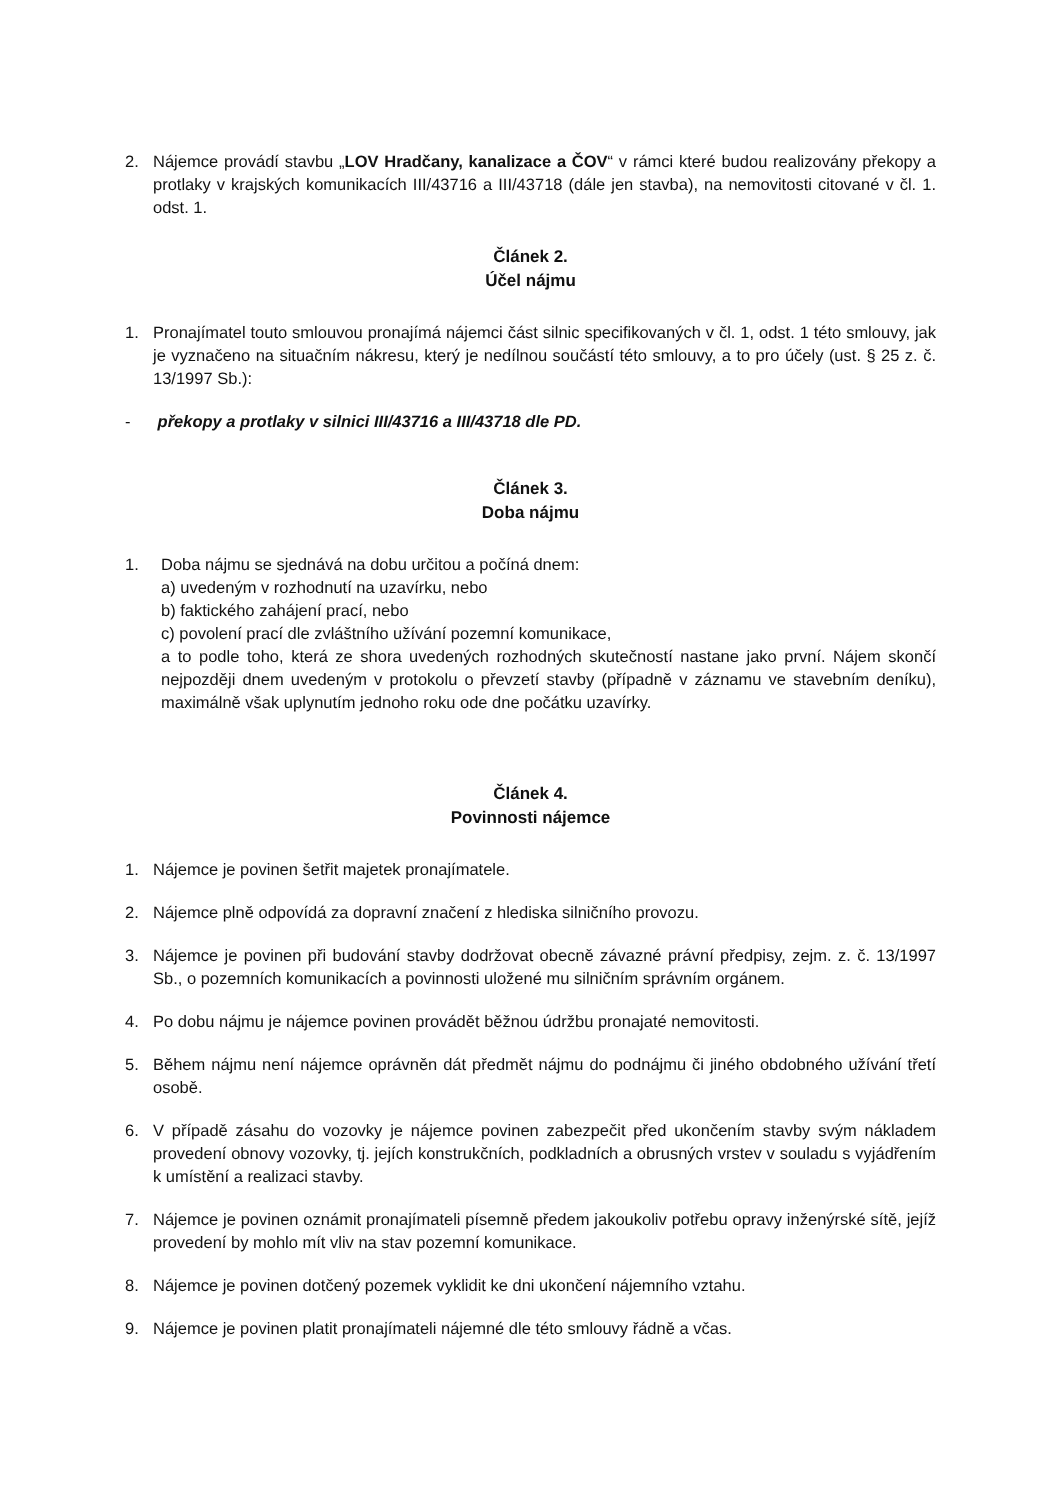2. Nájemce provádí stavbu „LOV Hradčany, kanalizace a ČOV“ v rámci které budou realizovány překopy a protlaky v krajských komunikacích III/43716 a III/43718 (dále jen stavba), na nemovitosti citované v čl. 1. odst. 1.
Článek 2.
Účel nájmu
1. Pronajímatel touto smlouvou pronajímá nájemci část silnic specifikovaných v čl. 1, odst. 1 této smlouvy, jak je vyznačeno na situačním nákresu, který je nedílnou součástí této smlouvy, a to pro účely (ust. § 25 z. č. 13/1997 Sb.):
- překopy a protlaky v silnici III/43716 a III/43718 dle PD.
Článek 3.
Doba nájmu
1. Doba nájmu se sjednává na dobu určitou a počíná dnem:
a) uvedeným v rozhodnutí na uzavírku, nebo
b) faktického zahájení prací, nebo
c) povolení prací dle zvláštního užívání pozemní komunikace,
a to podle toho, která ze shora uvedených rozhodných skutečností nastane jako první. Nájem skončí nejpozději dnem uvedeným v protokolu o převzetí stavby (případně v záznamu ve stavebním deníku), maximálně však uplynutím jednoho roku ode dne počátku uzavírky.
Článek 4.
Povinnosti nájemce
1. Nájemce je povinen šetřit majetek pronajímatele.
2. Nájemce plně odpovídá za dopravní značení z hlediska silničního provozu.
3. Nájemce je povinen při budování stavby dodržovat obecně závazné právní předpisy, zejm. z. č. 13/1997 Sb., o pozemních komunikacích a povinnosti uložené mu silničním správním orgánem.
4. Po dobu nájmu je nájemce povinen provádět běžnou údržbu pronajaté nemovitosti.
5. Během nájmu není nájemce oprávněn dát předmět nájmu do podnájmu či jiného obdobného užívání třetí osobě.
6. V případě zásahu do vozovky je nájemce povinen zabezpečit před ukončením stavby svým nákladem provedení obnovy vozovky, tj. jejích konstrukčních, podkladních a obrusných vrstev v souladu s vyjádřením k umístění a realizaci stavby.
7. Nájemce je povinen oznámit pronajímateli písemně předem jakoukoliv potřebu opravy inženýrské sítě, jejíž provedení by mohlo mít vliv na stav pozemní komunikace.
8. Nájemce je povinen dotčený pozemek vyklidit ke dni ukončení nájemního vztahu.
9. Nájemce je povinen platit pronajímateli nájemné dle této smlouvy řádně a včas.